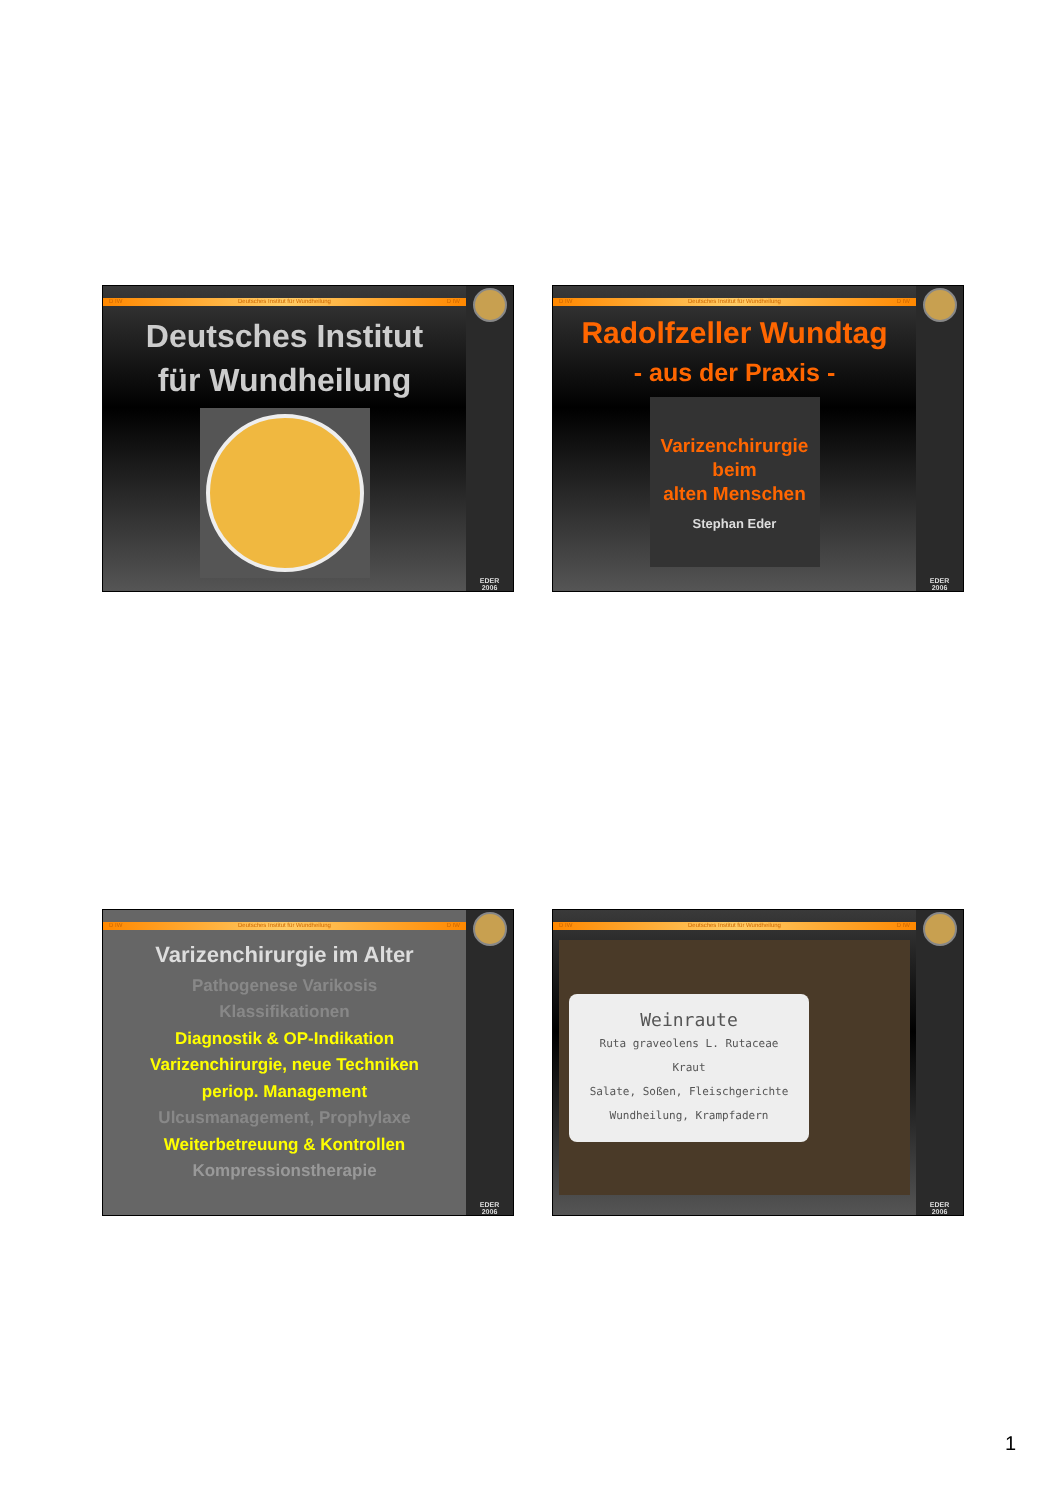D IW Deutsches Institut für Wundheilung D IW
Deutsches Institut
für Wundheilung
EDER
2006
D IW Deutsches Institut für Wundheilung D IW
Radolfzeller Wundtag
- aus der Praxis -
Varizenchirurgie
beim
alten Menschen
Stephan Eder
EDER
2006
D IW Deutsches Institut für Wundheilung D IW
Varizenchirurgie im Alter
Pathogenese Varikosis
Klassifikationen
Diagnostik & OP-Indikation
Varizenchirurgie, neue Techniken
periop. Management
Ulcusmanagement, Prophylaxe
Weiterbetreuung & Kontrollen
Kompressionstherapie
EDER
2006
D IW Deutsches Institut für Wundheilung D IW
Weinraute
Ruta graveolens L. Rutaceae
Kraut
Salate, Soßen, Fleischgerichte
Wundheilung, Krampfadern
EDER
2006
1